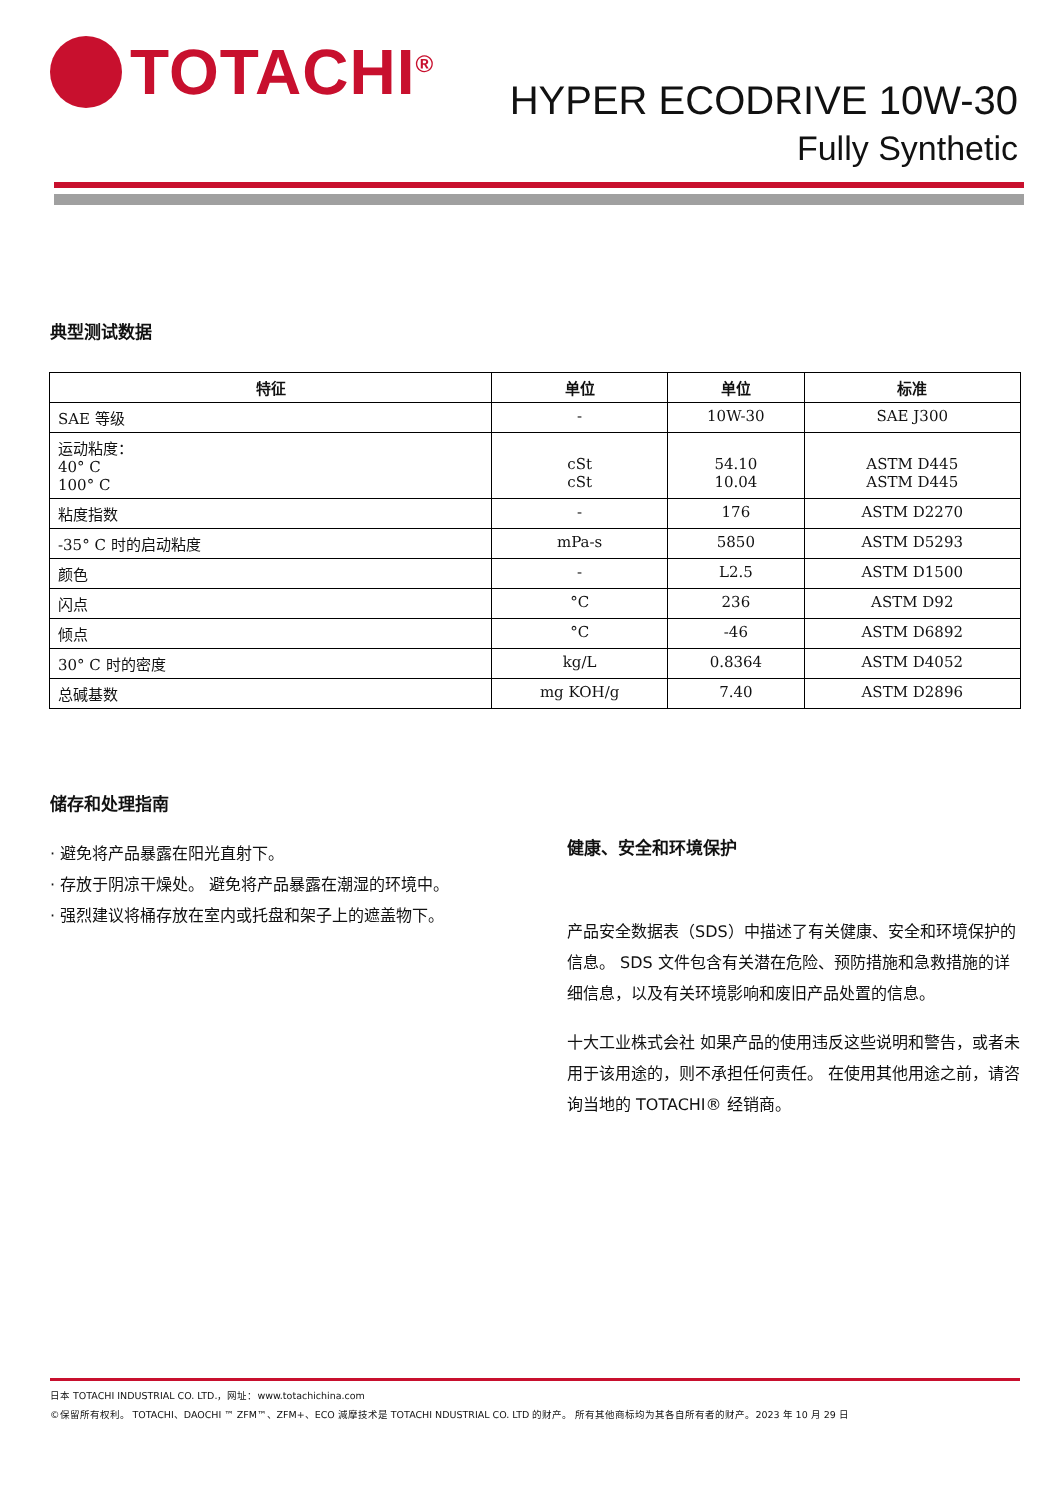TOTACHI<sup>®</sup>
HYPER ECODRIVE 10W-30
Fully Synthetic
典型测试数据
| 特征 | 单位 | 单位 | 标准 |
| --- | --- | --- | --- |
| SAE 等级 | - | 10W-30 | SAE J300 |
| 运动粘度： 40° C 100° C | cSt cSt | 54.10 10.04 | ASTM D445 ASTM D445 |
| 粘度指数 | - | 176 | ASTM D2270 |
| -35° C 时的启动粘度 | mPa-s | 5850 | ASTM D5293 |
| 颜色 | - | L2.5 | ASTM D1500 |
| 闪点 | °C | 236 | ASTM D92 |
| 倾点 | °C | -46 | ASTM D6892 |
| 30° C 时的密度 | kg/L | 0.8364 | ASTM D4052 |
| 总碱基数 | mg KOH/g | 7.40 | ASTM D2896 |
储存和处理指南
· 避免将产品暴露在阳光直射下。
· 存放于阴凉干燥处。 避免将产品暴露在潮湿的环境中。
· 强烈建议将桶存放在室内或托盘和架子上的遮盖物下。
健康、安全和环境保护
产品安全数据表（SDS）中描述了有关健康、安全和环境保护的信息。 SDS 文件包含有关潜在危险、预防措施和急救措施的详细信息，以及有关环境影响和废旧产品处置的信息。
十大工业株式会社 如果产品的使用违反这些说明和警告，或者未用于该用途的，则不承担任何责任。 在使用其他用途之前，请咨询当地的 TOTACHI® 经销商。
日本 TOTACHI INDUSTRIAL CO. LTD.，网址：www.totachichina.com
©保留所有权利。 TOTACHI、DAOCHI ™ ZFM™、ZFM+、ECO 減摩技术是 TOTACHI NDUSTRIAL CO. LTD 的财产。 所有其他商标均为其各自所有者的财产。2023 年 10 月 29 日